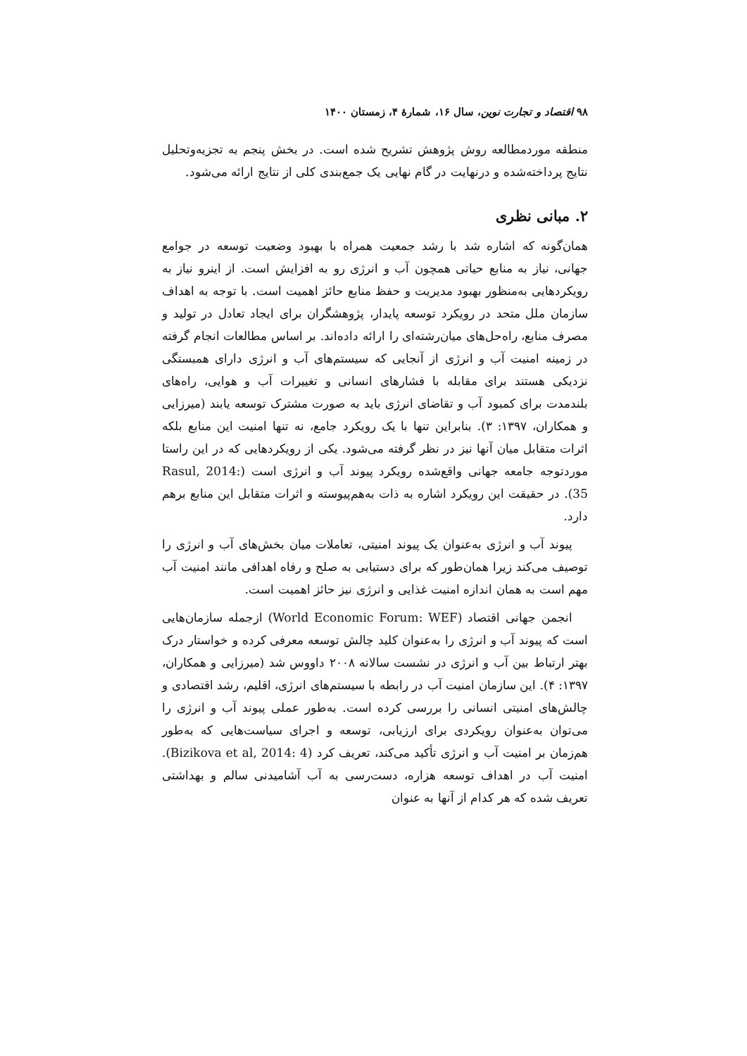۹۸ اقتصاد و تجارت نوین، سال ۱۶، شمارهٔ ۴، زمستان ۱۴۰۰
منطقه موردمطالعه روش پژوهش تشریح شده است. در بخش پنجم به تجزیه‌وتحلیل نتایج پرداخته‌شده و درنهایت در گام نهایی یک جمع‌بندی کلی از نتایج ارائه می‌شود.
۲. مبانی نظری
همان‌گونه که اشاره شد با رشد جمعیت همراه با بهبود وضعیت توسعه در جوامع جهانی، نیاز به منابع حیاتی همچون آب و انرژی رو به افزایش است. از اینرو نیاز به رویکردهایی به‌منظور بهبود مدیریت و حفظ منابع حائز اهمیت است. با توجه به اهداف سازمان ملل متحد در رویکرد توسعه پایدار، پژوهشگران برای ایجاد تعادل در تولید و مصرف منابع، راه‌حل‌های میان‌رشته‌ای را ارائه داده‌اند. بر اساس مطالعات انجام گرفته در زمینه امنیت آب و انرژی از آنجایی که سیستم‌های آب و انرژی دارای همبستگی نزدیکی هستند برای مقابله با فشارهای انسانی و تغییرات آب و هوایی، راه‌های بلندمدت برای کمبود آب و تقاضای انرژی باید به صورت مشترک توسعه یابند (میرزایی و همکاران، ۱۳۹۷: ۳). بنابراین تنها با یک رویکرد جامع، نه تنها امنیت این منابع بلکه اثرات متقابل میان آنها نیز در نظر گرفته می‌شود. یکی از رویکردهایی که در این راستا موردتوجه جامعه جهانی واقع‌شده رویکرد پیوند آب و انرژی است (Rasul, 2014: 35). در حقیقت این رویکرد اشاره به ذات به‌هم‌پیوسته و اثرات متقابل این منابع برهم دارد.
پیوند آب و انرژی به‌عنوان یک پیوند امنیتی، تعاملات میان بخش‌های آب و انرژی را توصیف می‌کند زیرا همان‌طور که برای دستیابی به صلح و رفاه اهدافی مانند امنیت آب مهم است به همان اندازه امنیت غذایی و انرژی نیز حائز اهمیت است.
انجمن جهانی اقتصاد (World Economic Forum: WEF) ازجمله سازمان‌هایی است که پیوند آب و انرژی را به‌عنوان کلید چالش توسعه معرفی کرده و خواستار درک بهتر ارتباط بین آب و انرژی در نشست سالانه ۲۰۰۸ داووس شد (میرزایی و همکاران، ۱۳۹۷: ۴). این سازمان امنیت آب در رابطه با سیستم‌های انرژی، اقلیم، رشد اقتصادی و چالش‌های امنیتی انسانی را بررسی کرده است. به‌طور عملی پیوند آب و انرژی را می‌توان به‌عنوان رویکردی برای ارزیابی، توسعه و اجرای سیاست‌هایی که به‌طور هم‌زمان بر امنیت آب و انرژی تأکید می‌کند، تعریف کرد (Bizikova et al, 2014: 4). امنیت آب در اهداف توسعه هزاره، دست‌رسی به آب آشامیدنی سالم و بهداشتی تعریف شده که هر کدام از آنها به عنوان